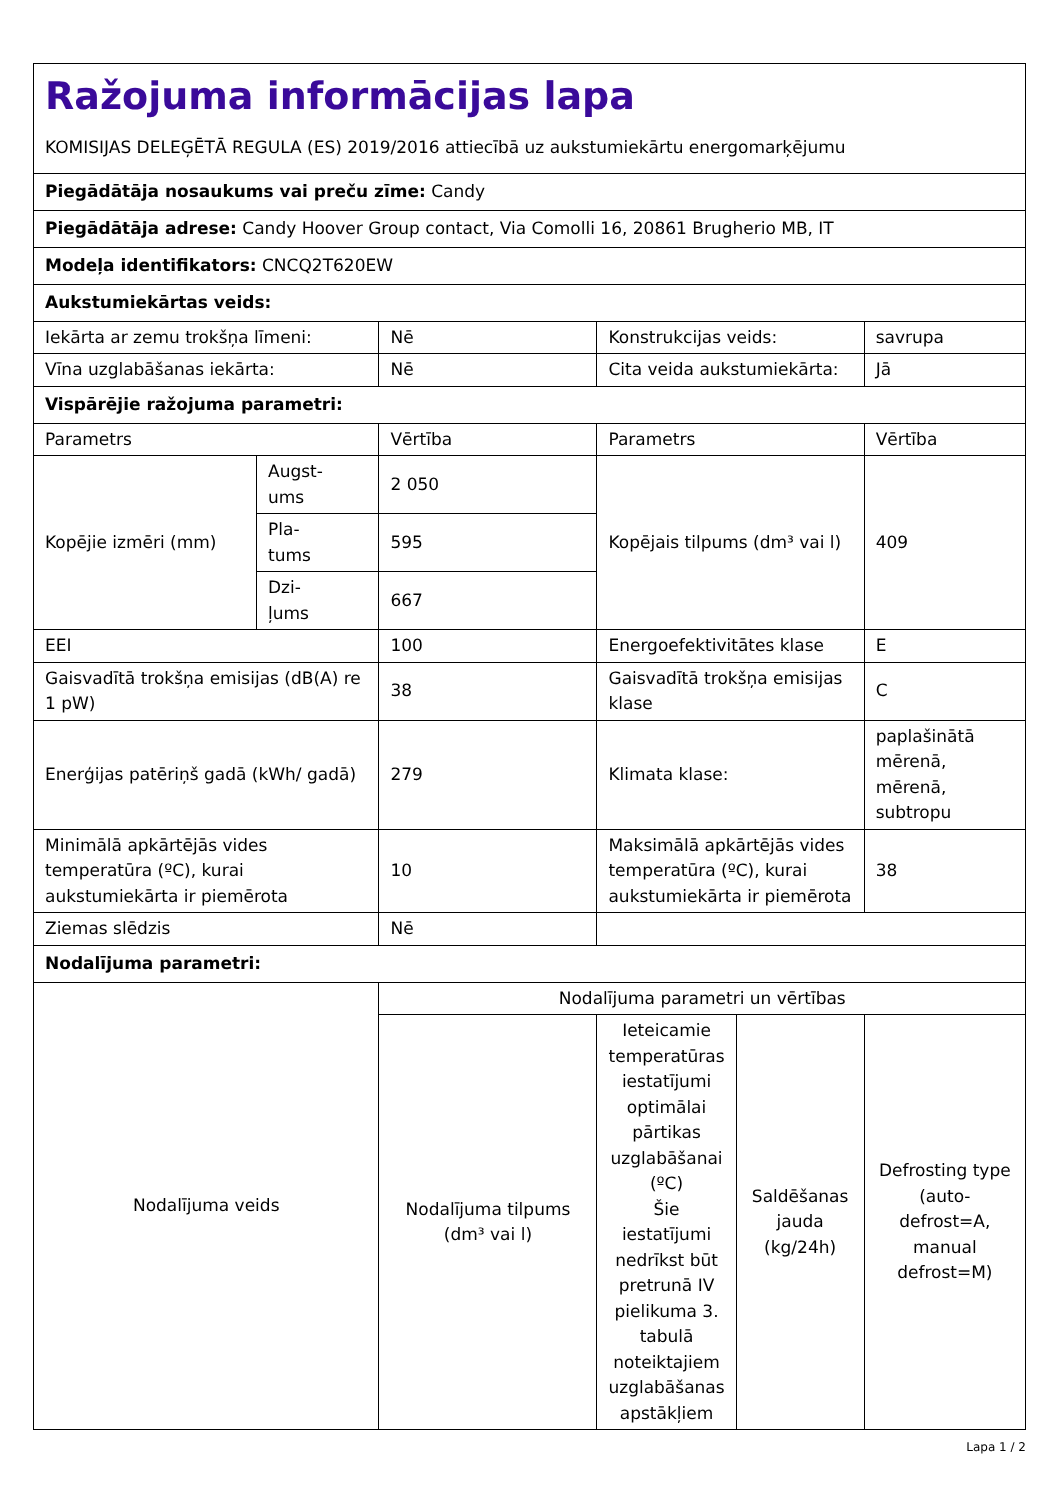| Ražojuma informācijas lapa KOMISIJAS DELEĢĒTĀ REGULA (ES) 2019/2016 attiecībā uz aukstumiekārtu energomarķējumu | | | | | |
| Piegādātāja nosaukums vai preču zīme: Candy | | | | | |
| Piegādātāja adrese: Candy Hoover Group contact, Via Comolli 16, 20861 Brugherio MB, IT | | | | | |
| Modeļa identifikators: CNCQ2T620EW | | | | | |
| Aukstumiekārtas veids: | | | | | |
| Iekārta ar zemu trokšņa līmeni: | | Nē | Konstrukcijas veids: | | savrupa |
| Vīna uzglabāšanas iekārta: | | Nē | Cita veida aukstumiekārta: | | Jā |
| Vispārējie ražojuma parametri: | | | | | |
| Parametrs | | Vērtība | Parametrs | | Vērtība |
| Kopējie izmēri (mm) | Augst- ums | 2 050 | Kopējais tilpums (dm³ vai l) | | 409 |
| | Pla- tums | 595 | | | |
| | Dzi- ļums | 667 | | | |
| EEI | | 100 | Energoefektivitātes klase | | E |
| Gaisvadītā trokšņa emisijas (dB(A) re 1 pW) | | 38 | Gaisvadītā trokšņa emisijas klase | | C |
| Enerģijas patēriņš gadā (kWh/ gadā) | | 279 | Klimata klase: | | paplašinātā mērenā, mērenā, subtropu |
| Minimālā apkārtējās vides temperatūra (ºC), kurai aukstumiekārta ir piemērota | | 10 | Maksimālā apkārtējās vides temperatūra (ºC), kurai aukstumiekārta ir piemērota | | 38 |
| Ziemas slēdzis | | Nē | | | |
| Nodalījuma parametri: | | | | | |
| Nodalījuma veids | | Nodalījuma parametri un vērtības | | | |
| | | Nodalījuma tilpums (dm³ vai l) | Ieteicamie temperatūras iestatījumi optimālai pārtikas uzglabāšanai (ºC) Šie iestatījumi nedrīkst būt pretrunā IV pielikuma 3. tabulā noteiktajiem uzglabāšanas apstākļiem | Saldēšanas jauda (kg/24h) | Defrosting type (auto-defrost=A, manual defrost=M) |
Lapa 1 / 2